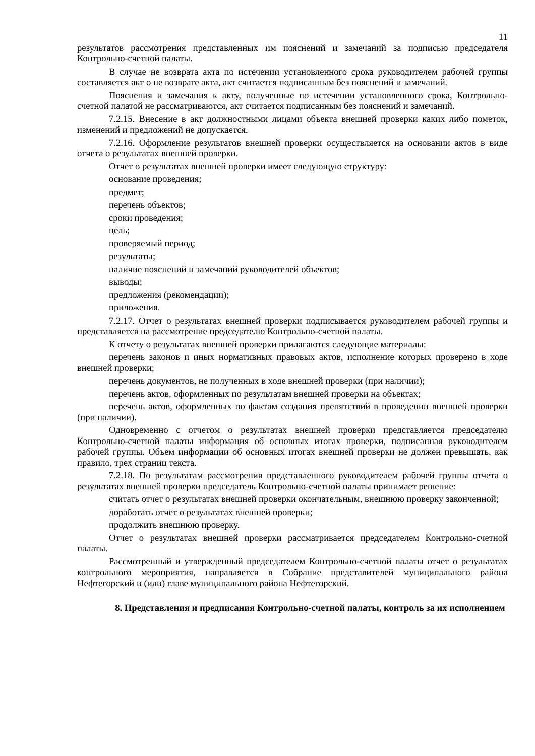11
результатов рассмотрения представленных им пояснений и замечаний за подписью председателя Контрольно-счетной палаты.
В случае не возврата акта по истечении установленного срока руководителем рабочей группы составляется акт о не возврате акта, акт считается подписанным без пояснений и замечаний.
Пояснения и замечания к акту, полученные по истечении установленного срока, Контрольно-счетной палатой не рассматриваются, акт считается подписанным без пояснений и замечаний.
7.2.15. Внесение в акт должностными лицами объекта внешней проверки каких либо пометок, изменений и предложений не допускается.
7.2.16. Оформление результатов внешней проверки осуществляется на основании актов в виде отчета о результатах внешней проверки.
Отчет о результатах внешней проверки имеет следующую структуру:
основание проведения;
предмет;
перечень объектов;
сроки проведения;
цель;
проверяемый период;
результаты;
наличие пояснений и замечаний руководителей объектов;
выводы;
предложения (рекомендации);
приложения.
7.2.17. Отчет о результатах внешней проверки подписывается руководителем рабочей группы и представляется на рассмотрение председателю Контрольно-счетной палаты.
К отчету о результатах внешней проверки прилагаются следующие материалы:
перечень законов и иных нормативных правовых актов, исполнение которых проверено в ходе внешней проверки;
перечень документов, не полученных в ходе внешней проверки (при наличии);
перечень актов, оформленных по результатам внешней проверки на объектах;
перечень актов, оформленных по фактам создания препятствий в проведении внешней проверки (при наличии).
Одновременно с отчетом о результатах внешней проверки представляется председателю Контрольно-счетной палаты информация об основных итогах проверки, подписанная руководителем рабочей группы. Объем информации об основных итогах внешней проверки не должен превышать, как правило, трех страниц текста.
7.2.18. По результатам рассмотрения представленного руководителем рабочей группы отчета о результатах внешней проверки председатель Контрольно-счетной палаты принимает решение:
считать отчет о результатах внешней проверки окончательным, внешнюю проверку законченной;
доработать отчет о результатах внешней проверки;
продолжить внешнюю проверку.
Отчет о результатах внешней проверки рассматривается председателем Контрольно-счетной палаты.
Рассмотренный и утвержденный председателем Контрольно-счетной палаты отчет о результатах контрольного мероприятия, направляется в Собрание представителей муниципального района Нефтегорский и (или) главе муниципального района Нефтегорский.
8. Представления и предписания Контрольно-счетной палаты, контроль за их исполнением